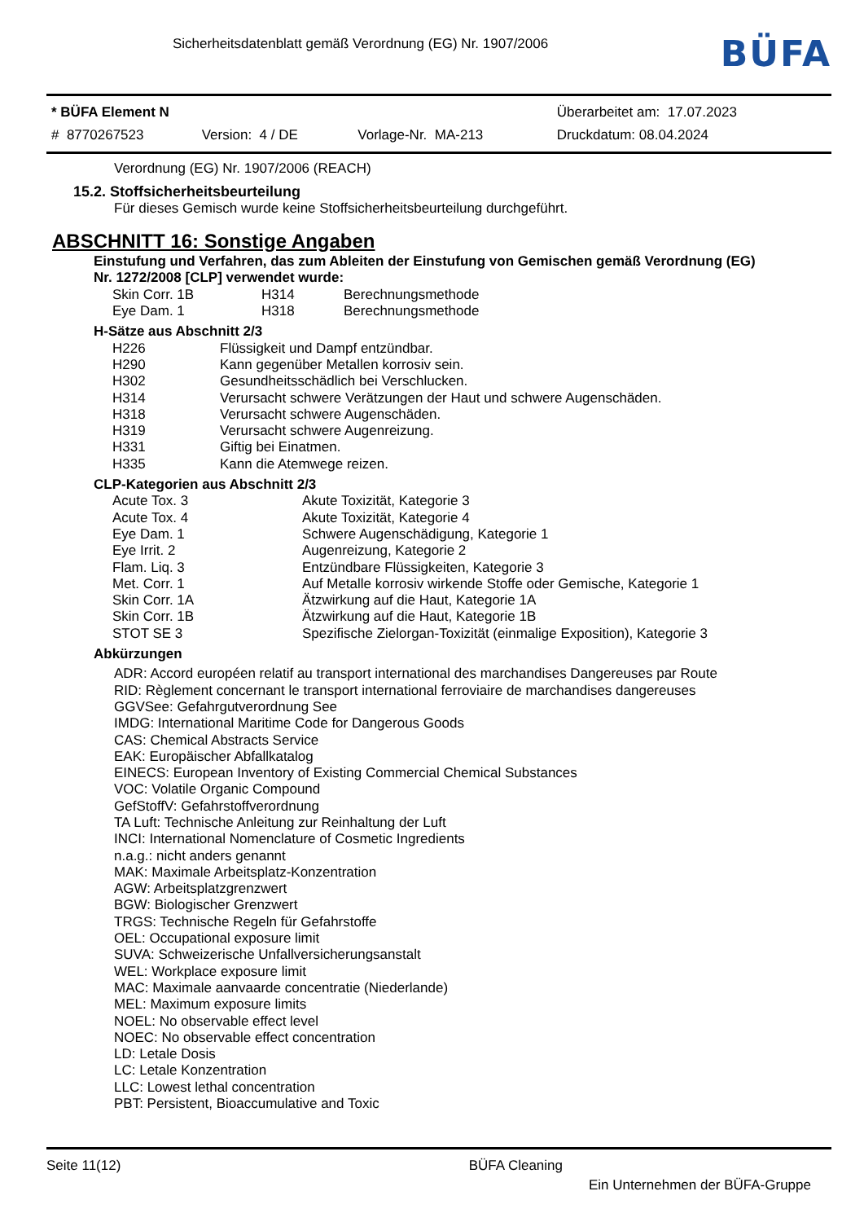Sicherheitsdatenblatt gemäß Verordnung (EG) Nr. 1907/2006
BÜFA
| * BÜFA Element N | | | Überarbeitet am: 17.07.2023 |
| # 8770267523 | Version: 4 / DE | Vorlage-Nr. MA-213 | Druckdatum: 08.04.2024 |
Verordnung (EG) Nr. 1907/2006 (REACH)
15.2. Stoffsicherheitsbeurteilung
Für dieses Gemisch wurde keine Stoffsicherheitsbeurteilung durchgeführt.
ABSCHNITT 16: Sonstige Angaben
Einstufung und Verfahren, das zum Ableiten der Einstufung von Gemischen gemäß Verordnung (EG) Nr. 1272/2008 [CLP] verwendet wurde:
| Skin Corr. 1B | H314 | Berechnungsmethode |
| Eye Dam. 1 | H318 | Berechnungsmethode |
H-Sätze aus Abschnitt 2/3
| H226 | Flüssigkeit und Dampf entzündbar. |
| H290 | Kann gegenüber Metallen korrosiv sein. |
| H302 | Gesundheitsschädlich bei Verschlucken. |
| H314 | Verursacht schwere Verätzungen der Haut und schwere Augenschäden. |
| H318 | Verursacht schwere Augenschäden. |
| H319 | Verursacht schwere Augenreizung. |
| H331 | Giftig bei Einatmen. |
| H335 | Kann die Atemwege reizen. |
CLP-Kategorien aus Abschnitt 2/3
| Acute Tox. 3 | Akute Toxizität, Kategorie 3 |
| Acute Tox. 4 | Akute Toxizität, Kategorie 4 |
| Eye Dam. 1 | Schwere Augenschädigung, Kategorie 1 |
| Eye Irrit. 2 | Augenreizung, Kategorie 2 |
| Flam. Liq. 3 | Entzündbare Flüssigkeiten, Kategorie 3 |
| Met. Corr. 1 | Auf Metalle korrosiv wirkende Stoffe oder Gemische, Kategorie 1 |
| Skin Corr. 1A | Ätzwirkung auf die Haut, Kategorie 1A |
| Skin Corr. 1B | Ätzwirkung auf die Haut, Kategorie 1B |
| STOT SE 3 | Spezifische Zielorgan-Toxizität (einmalige Exposition), Kategorie 3 |
Abkürzungen
ADR: Accord européen relatif au transport international des marchandises Dangereuses par Route
RID: Règlement concernant le transport international ferroviaire de marchandises dangereuses
GGVSee: Gefahrgutverordnung See
IMDG: International Maritime Code for Dangerous Goods
CAS: Chemical Abstracts Service
EAK: Europäischer Abfallkatalog
EINECS: European Inventory of Existing Commercial Chemical Substances
VOC: Volatile Organic Compound
GefStoffV: Gefahrstoffverordnung
TA Luft: Technische Anleitung zur Reinhaltung der Luft
INCI: International Nomenclature of Cosmetic Ingredients
n.a.g.: nicht anders genannt
MAK: Maximale Arbeitsplatz-Konzentration
AGW: Arbeitsplatzgrenzwert
BGW: Biologischer Grenzwert
TRGS: Technische Regeln für Gefahrstoffe
OEL: Occupational exposure limit
SUVA: Schweizerische Unfallversicherungsanstalt
WEL: Workplace exposure limit
MAC: Maximale aanvaarde concentratie (Niederlande)
MEL: Maximum exposure limits
NOEL: No observable effect level
NOEC: No observable effect concentration
LD: Letale Dosis
LC: Letale Konzentration
LLC: Lowest lethal concentration
PBT: Persistent, Bioaccumulative and Toxic
Seite 11(12) BÜFA Cleaning
Ein Unternehmen der BÜFA-Gruppe